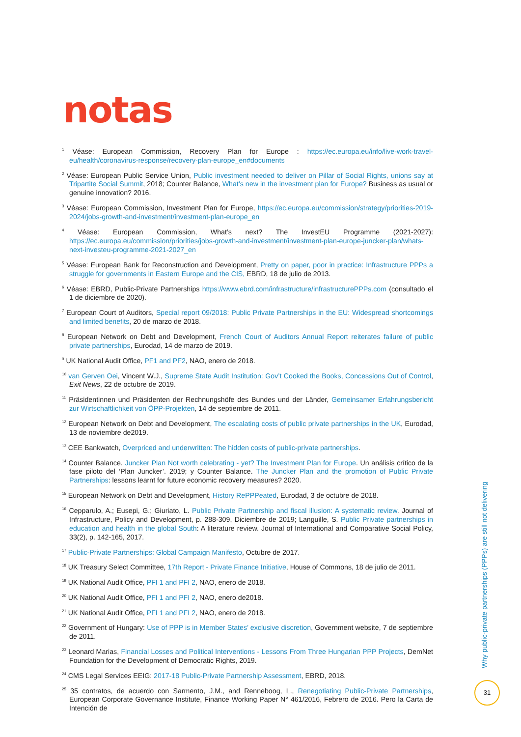notas
<sup>1</sup> Véase: European Commission, Recovery Plan for Europe : https://ec.europa.eu/info/live-work-travel-eu/health/coronavirus-response/recovery-plan-europe_en#documents
<sup>2</sup> Véase: European Public Service Union, Public investment needed to deliver on Pillar of Social Rights, unions say at Tripartite Social Summit, 2018; Counter Balance, What’s new in the investment plan for Europe? Business as usual or genuine innovation? 2016.
<sup>3</sup> Véase: European Commission, Investment Plan for Europe, https://ec.europa.eu/commission/strategy/priorities-2019-2024/jobs-growth-and-investment/investment-plan-europe_en
<sup>4</sup> Véase: European Commission, What’s next? The InvestEU Programme (2021-2027): https://ec.europa.eu/commission/priorities/jobs-growth-and-investment/investment-plan-europe-juncker-plan/whats-next-investeu-programme-2021-2027_en
<sup>5</sup> Véase: European Bank for Reconstruction and Development, Pretty on paper, poor in practice: Infrastructure PPPs a struggle for governments in Eastern Europe and the CIS, EBRD, 18 de julio de 2013.
<sup>6</sup> Véase: EBRD, Public-Private Partnerships https://www.ebrd.com/infrastructure/infrastructurePPPs.com (consultado el 1 de diciembre de 2020).
<sup>7</sup> European Court of Auditors, Special report 09/2018: Public Private Partnerships in the EU: Widespread shortcomings and limited benefits, 20 de marzo de 2018.
<sup>8</sup> European Network on Debt and Development, French Court of Auditors Annual Report reiterates failure of public private partnerships, Eurodad, 14 de marzo de 2019.
<sup>9</sup> UK National Audit Office, PF1 and PF2, NAO, enero de 2018.
<sup>10</sup> van Gerven Oei, Vincent W.J., Supreme State Audit Institution: Gov’t Cooked the Books, Concessions Out of Control, Exit News, 22 de octubre de 2019.
<sup>11</sup> Präsidentinnen und Präsidenten der Rechnungshöfe des Bundes und der Länder, Gemeinsamer Erfahrungsbericht zur Wirtschaftlichkeit von ÖPP-Projekten, 14 de septiembre de 2011.
<sup>12</sup> European Network on Debt and Development, The escalating costs of public private partnerships in the UK, Eurodad, 13 de noviembre de2019.
<sup>13</sup> CEE Bankwatch, Overpriced and underwritten: The hidden costs of public-private partnerships.
<sup>14</sup> Counter Balance. Juncker Plan Not worth celebrating - yet? The Investment Plan for Europe. Un análisis crítico de la fase piloto del ‘Plan Juncker’. 2019; y Counter Balance. The Juncker Plan and the promotion of Public Private Partnerships: lessons learnt for future economic recovery measures? 2020.
<sup>15</sup> European Network on Debt and Development, History RePPPeated, Eurodad, 3 de octubre de 2018.
<sup>16</sup> Cepparulo, A.; Eusepi, G.; Giuriato, L. Public Private Partnership and fiscal illusion: A systematic review. Journal of Infrastructure, Policy and Development, p. 288-309, Diciembre de 2019; Languille, S. Public Private partnerships in education and health in the global South: A literature review. Journal of International and Comparative Social Policy, 33(2), p. 142-165, 2017.
<sup>17</sup> Public-Private Partnerships: Global Campaign Manifesto, Octubre de 2017.
<sup>18</sup> UK Treasury Select Committee, 17th Report - Private Finance Initiative, House of Commons, 18 de julio de 2011.
<sup>19</sup> UK National Audit Office, PFI 1 and PFI 2, NAO, enero de 2018.
<sup>20</sup> UK National Audit Office, PFI 1 and PFI 2, NAO, enero de2018.
<sup>21</sup> UK National Audit Office, PFI 1 and PFI 2, NAO, enero de 2018.
<sup>22</sup> Government of Hungary: Use of PPP is in Member States’ exclusive discretion, Government website, 7 de septiembre de 2011.
<sup>23</sup> Leonard Marias, Financial Losses and Political Interventions - Lessons From Three Hungarian PPP Projects, DemNet Foundation for the Development of Democratic Rights, 2019.
<sup>24</sup> CMS Legal Services EEIG: 2017-18 Public-Private Partnership Assessment, EBRD, 2018.
<sup>25</sup> 35 contratos, de acuerdo con Sarmento, J.M., and Renneboog, L., Renegotiating Public-Private Partnerships, European Corporate Governance Institute, Finance Working Paper N° 461/2016, Febrero de 2016. Pero la Carta de Intención de
Why public-private partnerships (PPPs) are still not delivering
31